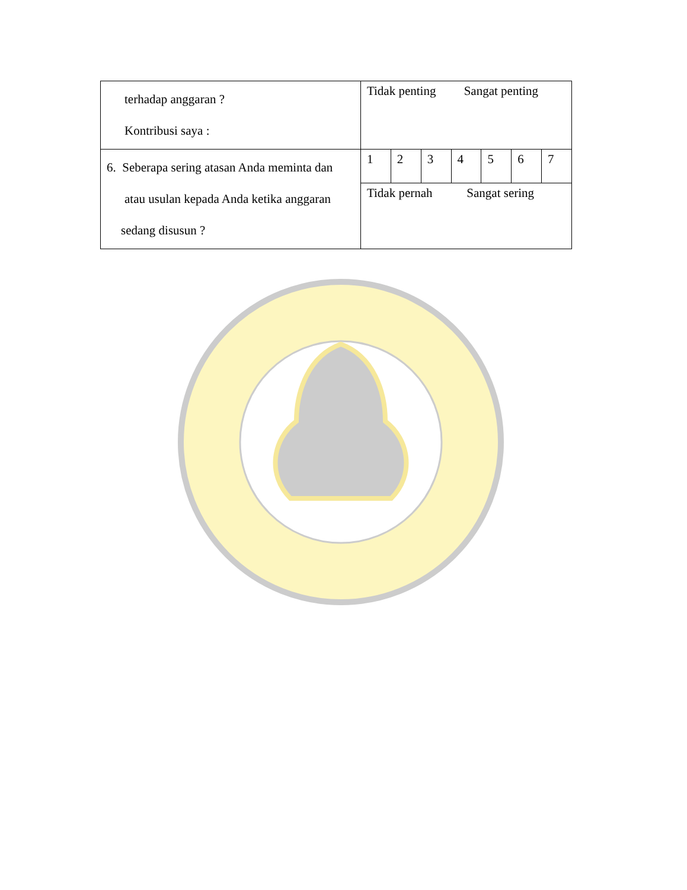| terhadap anggaran ? Kontribusi saya : | Tidak penting Sangat penting | | | | | | |
| 6. Seberapa sering atasan Anda meminta dan atau usulan kepada Anda ketika anggaran sedang disusun ? | 1 | 2 | 3 | 4 | 5 | 6 | 7 |
| | Tidak pernah Sangat sering | | | | | | |